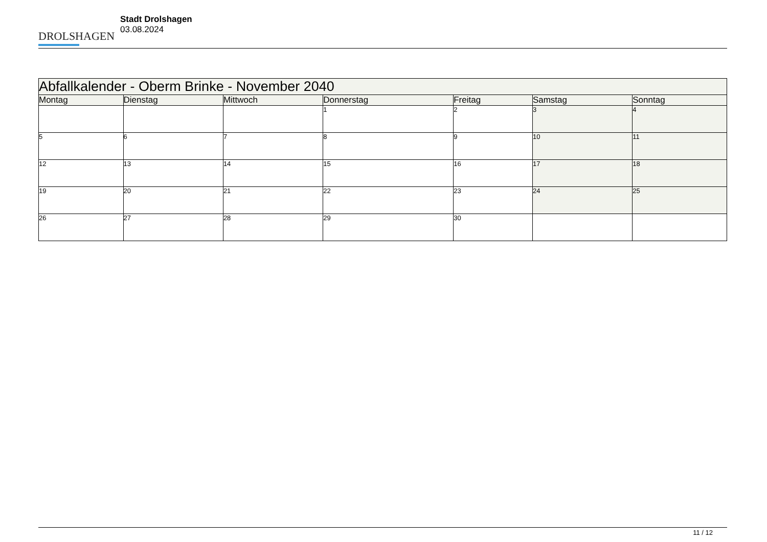DROLSHAGEN
Stadt Drolshagen
03.08.2024
| Abfallkalender - Oberm Brinke - November 2040 | | | | | | |
| --- | --- | --- | --- | --- | --- | --- |
| Montag | Dienstag | Mittwoch | Donnerstag | Freitag | Samstag | Sonntag |
| | | | 1 | 2 | 3 | 4 |
| 5 | 6 | 7 | 8 | 9 | 10 | 11 |
| 12 | 13 | 14 | 15 | 16 | 17 | 18 |
| 19 | 20 | 21 | 22 | 23 | 24 | 25 |
| 26 | 27 | 28 | 29 | 30 | | |
11 / 12